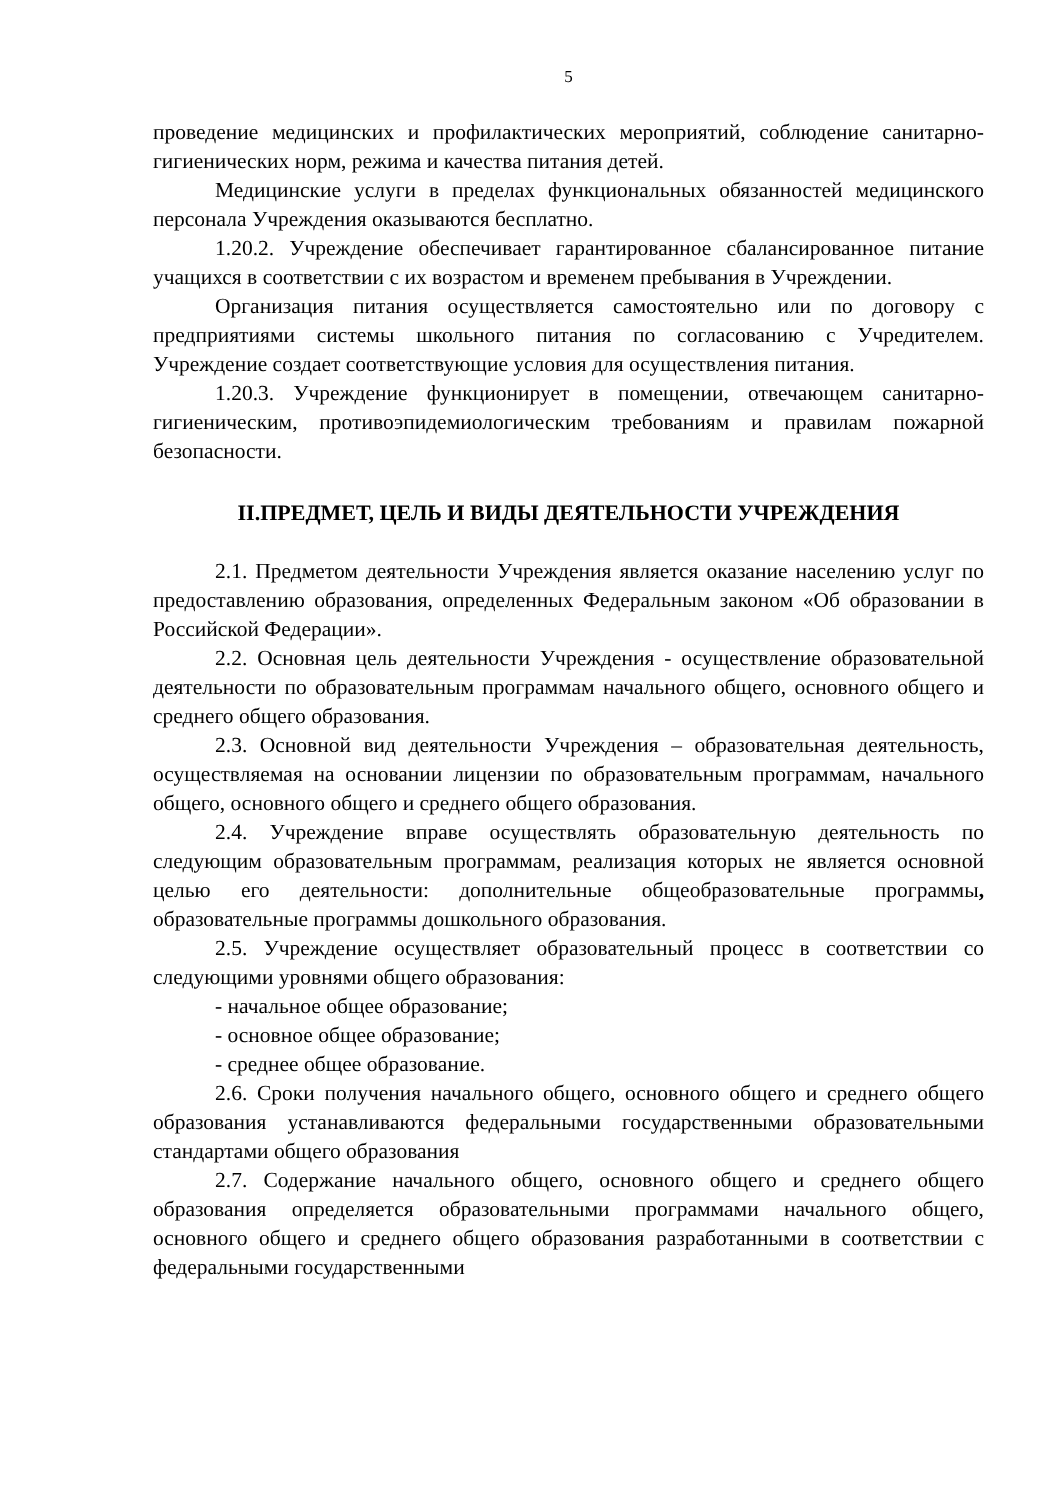5
проведение медицинских и профилактических мероприятий, соблюдение санитарно-гигиенических норм, режима и качества питания детей.
Медицинские услуги в пределах функциональных обязанностей медицинского персонала Учреждения оказываются бесплатно.
1.20.2. Учреждение обеспечивает гарантированное сбалансированное питание учащихся в соответствии с их возрастом и временем пребывания в Учреждении.
Организация питания осуществляется самостоятельно или по договору с предприятиями системы школьного питания по согласованию с Учредителем. Учреждение создает соответствующие условия для осуществления питания.
1.20.3. Учреждение функционирует в помещении, отвечающем санитарно-гигиеническим, противоэпидемиологическим требованиям и правилам пожарной безопасности.
II.ПРЕДМЕТ, ЦЕЛЬ И ВИДЫ ДЕЯТЕЛЬНОСТИ УЧРЕЖДЕНИЯ
2.1. Предметом деятельности Учреждения является оказание населению услуг по предоставлению образования, определенных Федеральным законом «Об образовании в Российской Федерации».
2.2. Основная цель деятельности Учреждения - осуществление образовательной деятельности по образовательным программам начального общего, основного общего и среднего общего образования.
2.3. Основной вид деятельности Учреждения – образовательная деятельность, осуществляемая на основании лицензии по образовательным программам, начального общего, основного общего и среднего общего образования.
2.4. Учреждение вправе осуществлять образовательную деятельность по следующим образовательным программам, реализация которых не является основной целью его деятельности: дополнительные общеобразовательные программы, образовательные программы дошкольного образования.
2.5. Учреждение осуществляет образовательный процесс в соответствии со следующими уровнями общего образования:
- начальное общее образование;
- основное общее образование;
- среднее общее образование.
2.6. Сроки получения начального общего, основного общего и среднего общего образования устанавливаются федеральными государственными образовательными стандартами общего образования
2.7. Содержание начального общего, основного общего и среднего общего образования определяется образовательными программами начального общего, основного общего и среднего общего образования разработанными в соответствии с федеральными государственными